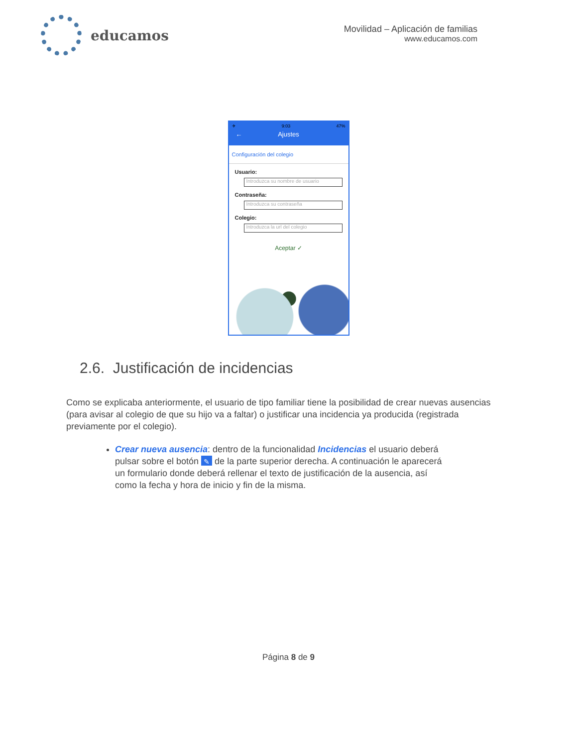educamos
Movilidad – Aplicación de familias
www.educamos.com
✈ 9:03 47%
← Ajustes
Configuración del colegio
Usuario:
Introduzca su nombre de usuario
Contraseña:
Introduzca su contraseña
Colegio:
Introduzca la url del colegio
Aceptar ✓
2.6. Justificación de incidencias
Como se explicaba anteriormente, el usuario de tipo familiar tiene la posibilidad de crear nuevas ausencias (para avisar al colegio de que su hijo va a faltar) o justificar una incidencia ya producida (registrada previamente por el colegio).
Crear nueva ausencia: dentro de la funcionalidad Incidencias el usuario deberá pulsar sobre el botón ✎ de la parte superior derecha. A continuación le aparecerá un formulario donde deberá rellenar el texto de justificación de la ausencia, así como la fecha y hora de inicio y fin de la misma.
Página 8 de 9